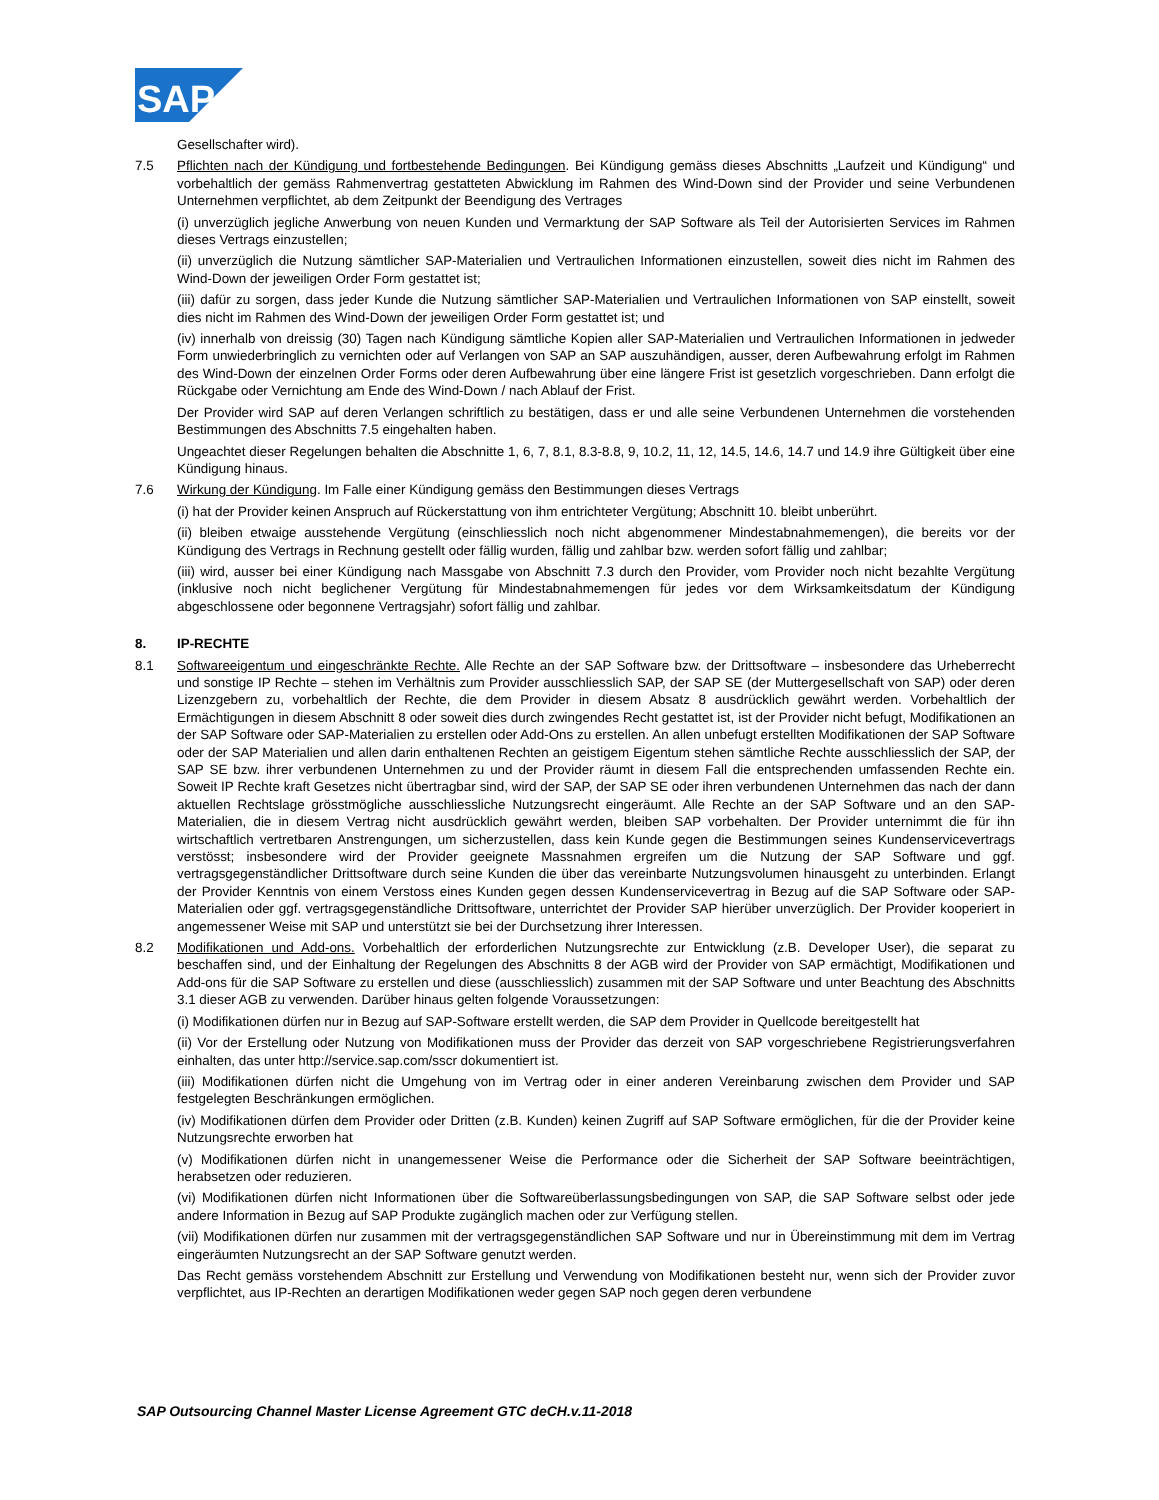SAP
Gesellschafter wird).
7.5 Pflichten nach der Kündigung und fortbestehende Bedingungen. Bei Kündigung gemäss dieses Abschnitts „Laufzeit und Kündigung“ und vorbehaltlich der gemäss Rahmenvertrag gestatteten Abwicklung im Rahmen des Wind-Down sind der Provider und seine Verbundenen Unternehmen verpflichtet, ab dem Zeitpunkt der Beendigung des Vertrages
(i) unverzüglich jegliche Anwerbung von neuen Kunden und Vermarktung der SAP Software als Teil der Autorisierten Services im Rahmen dieses Vertrags einzustellen;
(ii) unverzüglich die Nutzung sämtlicher SAP-Materialien und Vertraulichen Informationen einzustellen, soweit dies nicht im Rahmen des Wind-Down der jeweiligen Order Form gestattet ist;
(iii) dafür zu sorgen, dass jeder Kunde die Nutzung sämtlicher SAP-Materialien und Vertraulichen Informationen von SAP einstellt, soweit dies nicht im Rahmen des Wind-Down der jeweiligen Order Form gestattet ist; und
(iv) innerhalb von dreissig (30) Tagen nach Kündigung sämtliche Kopien aller SAP-Materialien und Vertraulichen Informationen in jedweder Form unwiederbringlich zu vernichten oder auf Verlangen von SAP an SAP auszuhändigen, ausser, deren Aufbewahrung erfolgt im Rahmen des Wind-Down der einzelnen Order Forms oder deren Aufbewahrung über eine längere Frist ist gesetzlich vorgeschrieben. Dann erfolgt die Rückgabe oder Vernichtung am Ende des Wind-Down / nach Ablauf der Frist.
Der Provider wird SAP auf deren Verlangen schriftlich zu bestätigen, dass er und alle seine Verbundenen Unternehmen die vorstehenden Bestimmungen des Abschnitts 7.5 eingehalten haben.
Ungeachtet dieser Regelungen behalten die Abschnitte 1, 6, 7, 8.1, 8.3-8.8, 9, 10.2, 11, 12, 14.5, 14.6, 14.7 und 14.9 ihre Gültigkeit über eine Kündigung hinaus.
7.6 Wirkung der Kündigung. Im Falle einer Kündigung gemäss den Bestimmungen dieses Vertrags
(i) hat der Provider keinen Anspruch auf Rückerstattung von ihm entrichteter Vergütung; Abschnitt 10. bleibt unberührt.
(ii) bleiben etwaige ausstehende Vergütung (einschliesslich noch nicht abgenommener Mindestabnahmemengen), die bereits vor der Kündigung des Vertrags in Rechnung gestellt oder fällig wurden, fällig und zahlbar bzw. werden sofort fällig und zahlbar;
(iii) wird, ausser bei einer Kündigung nach Massgabe von Abschnitt 7.3 durch den Provider, vom Provider noch nicht bezahlte Vergütung (inklusive noch nicht beglichener Vergütung für Mindestabnahmemengen für jedes vor dem Wirksamkeitsdatum der Kündigung abgeschlossene oder begonnene Vertragsjahr) sofort fällig und zahlbar.
8. IP-RECHTE
8.1 Softwareeigentum und eingeschränkte Rechte. Alle Rechte an der SAP Software bzw. der Drittsoftware – insbesondere das Urheberrecht und sonstige IP Rechte – stehen im Verhältnis zum Provider ausschliesslich SAP, der SAP SE (der Muttergesellschaft von SAP) oder deren Lizenzgebern zu, vorbehaltlich der Rechte, die dem Provider in diesem Absatz 8 ausdrücklich gewährt werden. Vorbehaltlich der Ermächtigungen in diesem Abschnitt 8 oder soweit dies durch zwingendes Recht gestattet ist, ist der Provider nicht befugt, Modifikationen an der SAP Software oder SAP-Materialien zu erstellen oder Add-Ons zu erstellen. An allen unbefugt erstellten Modifikationen der SAP Software oder der SAP Materialien und allen darin enthaltenen Rechten an geistigem Eigentum stehen sämtliche Rechte ausschliesslich der SAP, der SAP SE bzw. ihrer verbundenen Unternehmen zu und der Provider räumt in diesem Fall die entsprechenden umfassenden Rechte ein. Soweit IP Rechte kraft Gesetzes nicht übertragbar sind, wird der SAP, der SAP SE oder ihren verbundenen Unternehmen das nach der dann aktuellen Rechtslage grösstmögliche ausschliessliche Nutzungsrecht eingeräumt. Alle Rechte an der SAP Software und an den SAP-Materialien, die in diesem Vertrag nicht ausdrücklich gewährt werden, bleiben SAP vorbehalten. Der Provider unternimmt die für ihn wirtschaftlich vertretbaren Anstrengungen, um sicherzustellen, dass kein Kunde gegen die Bestimmungen seines Kundenservicevertrags verstösst; insbesondere wird der Provider geeignete Massnahmen ergreifen um die Nutzung der SAP Software und ggf. vertragsgegenständlicher Drittsoftware durch seine Kunden die über das vereinbarte Nutzungsvolumen hinausgeht zu unterbinden. Erlangt der Provider Kenntnis von einem Verstoss eines Kunden gegen dessen Kundenservicevertrag in Bezug auf die SAP Software oder SAP-Materialien oder ggf. vertragsgegenständliche Drittsoftware, unterrichtet der Provider SAP hierüber unverzüglich. Der Provider kooperiert in angemessener Weise mit SAP und unterstützt sie bei der Durchsetzung ihrer Interessen.
8.2 Modifikationen und Add-ons. Vorbehaltlich der erforderlichen Nutzungsrechte zur Entwicklung (z.B. Developer User), die separat zu beschaffen sind, und der Einhaltung der Regelungen des Abschnitts 8 der AGB wird der Provider von SAP ermächtigt, Modifikationen und Add-ons für die SAP Software zu erstellen und diese (ausschliesslich) zusammen mit der SAP Software und unter Beachtung des Abschnitts 3.1 dieser AGB zu verwenden. Darüber hinaus gelten folgende Voraussetzungen:
(i) Modifikationen dürfen nur in Bezug auf SAP-Software erstellt werden, die SAP dem Provider in Quellcode bereitgestellt hat
(ii) Vor der Erstellung oder Nutzung von Modifikationen muss der Provider das derzeit von SAP vorgeschriebene Registrierungsverfahren einhalten, das unter http://service.sap.com/sscr dokumentiert ist.
(iii) Modifikationen dürfen nicht die Umgehung von im Vertrag oder in einer anderen Vereinbarung zwischen dem Provider und SAP festgelegten Beschränkungen ermöglichen.
(iv) Modifikationen dürfen dem Provider oder Dritten (z.B. Kunden) keinen Zugriff auf SAP Software ermöglichen, für die der Provider keine Nutzungsrechte erworben hat
(v) Modifikationen dürfen nicht in unangemessener Weise die Performance oder die Sicherheit der SAP Software beeinträchtigen, herabsetzen oder reduzieren.
(vi) Modifikationen dürfen nicht Informationen über die Softwareüberlassungsbedingungen von SAP, die SAP Software selbst oder jede andere Information in Bezug auf SAP Produkte zugänglich machen oder zur Verfügung stellen.
(vii) Modifikationen dürfen nur zusammen mit der vertragsgegenständlichen SAP Software und nur in Übereinstimmung mit dem im Vertrag eingeräumten Nutzungsrecht an der SAP Software genutzt werden.
Das Recht gemäss vorstehendem Abschnitt zur Erstellung und Verwendung von Modifikationen besteht nur, wenn sich der Provider zuvor verpflichtet, aus IP-Rechten an derartigen Modifikationen weder gegen SAP noch gegen deren verbundene
SAP Outsourcing Channel Master License Agreement GTC deCH.v.11-2018